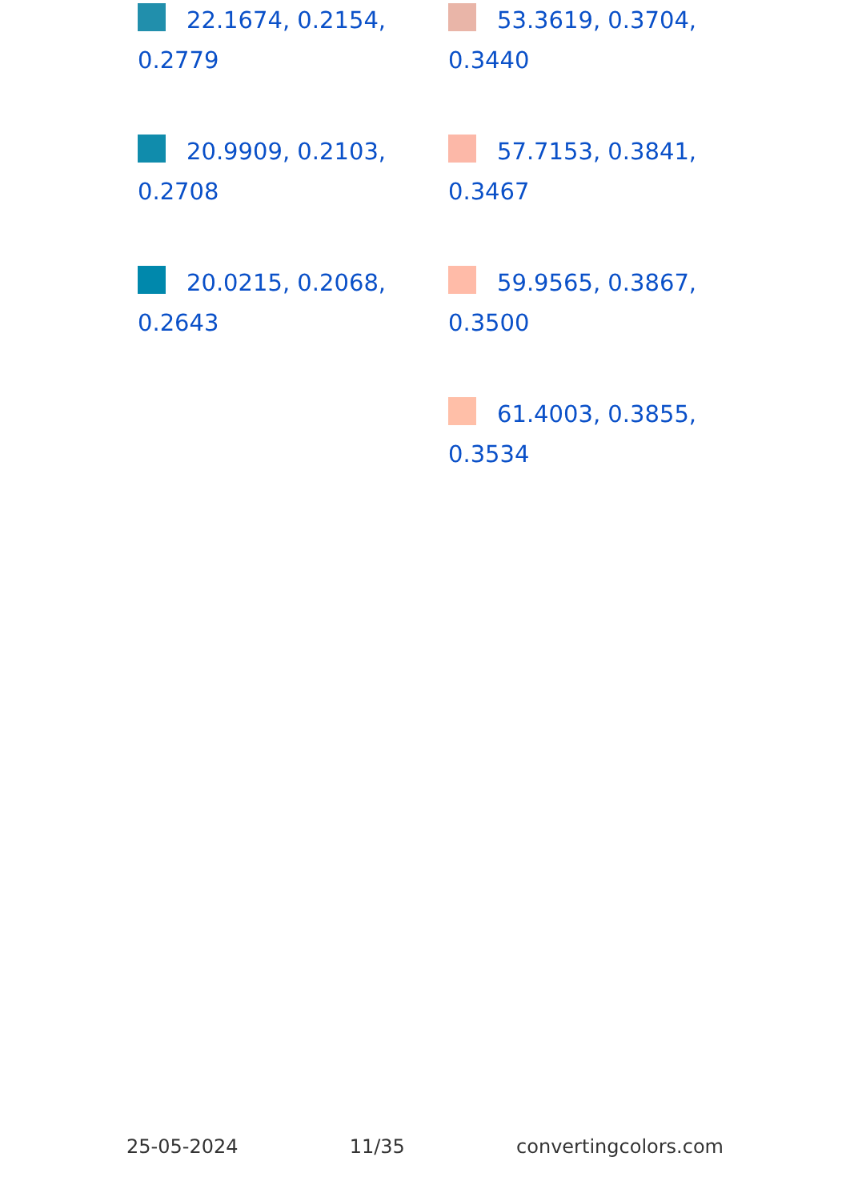22.1674, 0.2154, 0.2779
20.9909, 0.2103, 0.2708
20.0215, 0.2068, 0.2643
53.3619, 0.3704, 0.3440
57.7153, 0.3841, 0.3467
59.9565, 0.3867, 0.3500
61.4003, 0.3855, 0.3534
25-05-2024 11/35 convertingcolors.com